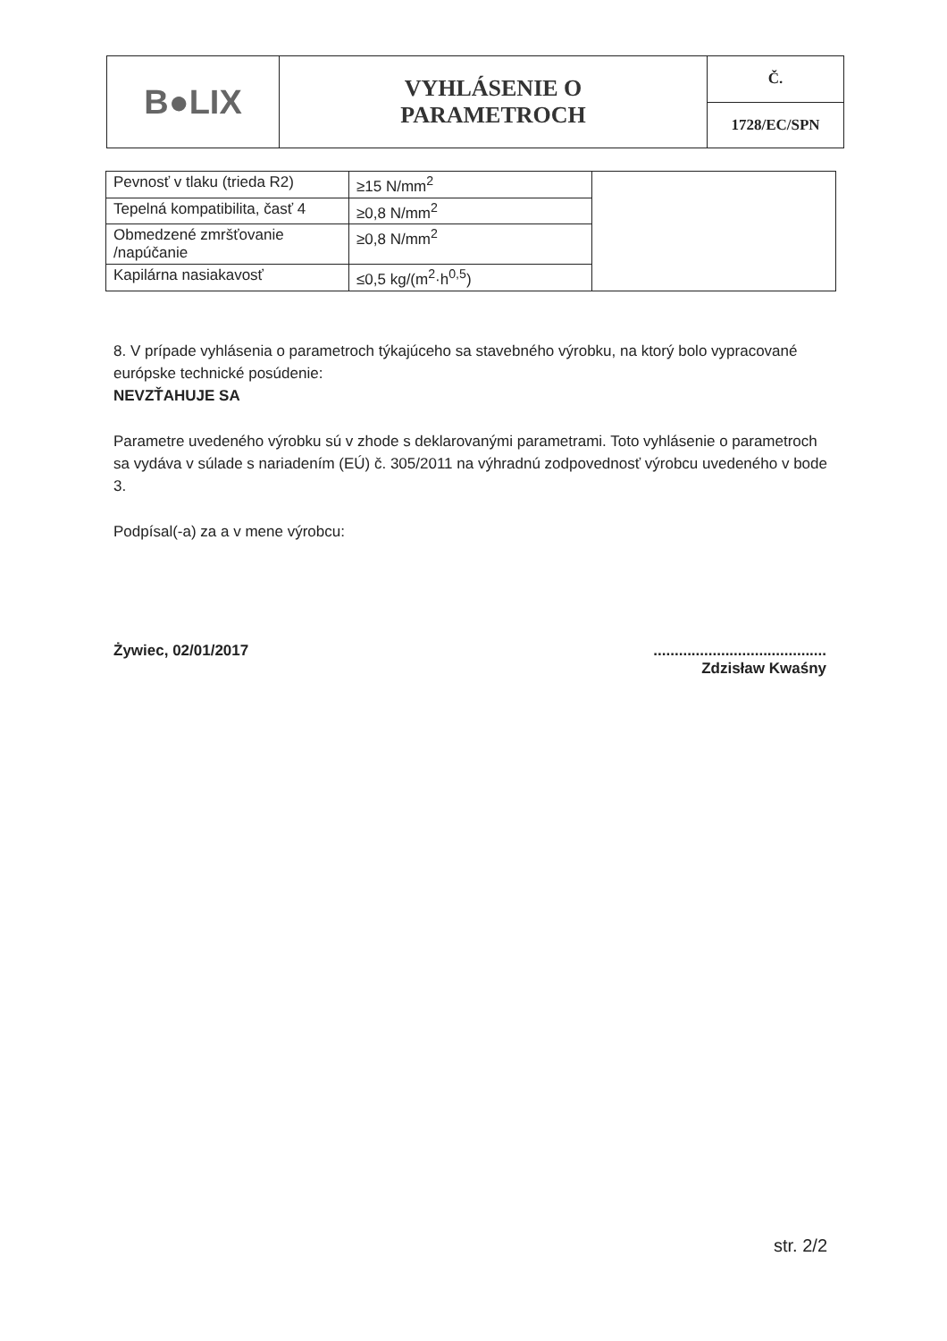| B●LIX | VYHLÁSENIE O PARAMETROCH | Č. |
| | | 1728/EC/SPN |
| Pevnosť v tlaku (trieda R2) | ≥15 N/mm<sup>2</sup> | |
| Tepelná kompatibilita, časť 4 | ≥0,8 N/mm<sup>2</sup> | |
| Obmedzené zmršťovanie /napúčanie | ≥0,8 N/mm<sup>2</sup> | |
| Kapilárna nasiakavosť | ≤0,5 kg/(m<sup>2</sup>·h<sup>0,5</sup>) | |
8. V prípade vyhlásenia o parametroch týkajúceho sa stavebného výrobku, na ktorý bolo vypracované európske technické posúdenie:
NEVZŤAHUJE SA
Parametre uvedeného výrobku sú v zhode s deklarovanými parametrami. Toto vyhlásenie o parametroch sa vydáva v súlade s nariadením (EÚ) č. 305/2011 na výhradnú zodpovednosť výrobcu uvedeného v bode 3.
Podpísal(-a) za a v mene výrobcu:
Żywiec, 02/01/2017.........................................
Zdzisław Kwaśny
str. 2/2